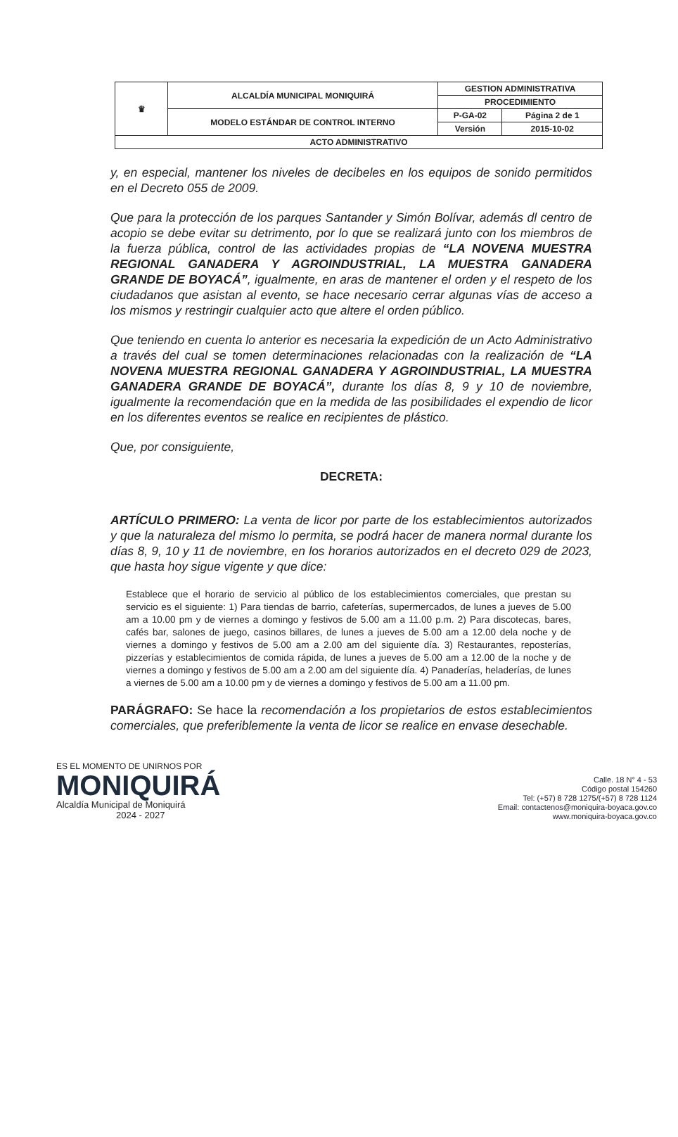| ♛ | ALCALDÍA MUNICIPAL MONIQUIRÁ | GESTION ADMINISTRATIVA | |
| | | PROCEDIMIENTO | |
| | MODELO ESTÁNDAR DE CONTROL INTERNO | P-GA-02 | Página 2 de 1 |
| | | Versión | 2015-10-02 |
| ACTO ADMINISTRATIVO | | | |
y, en especial, mantener los niveles de decibeles en los equipos de sonido permitidos en el Decreto 055 de 2009.
Que para la protección de los parques Santander y Simón Bolívar, además dl centro de acopio se debe evitar su detrimento, por lo que se realizará junto con los miembros de la fuerza pública, control de las actividades propias de “LA NOVENA MUESTRA REGIONAL GANADERA Y AGROINDUSTRIAL, LA MUESTRA GANADERA GRANDE DE BOYACÁ”, igualmente, en aras de mantener el orden y el respeto de los ciudadanos que asistan al evento, se hace necesario cerrar algunas vías de acceso a los mismos y restringir cualquier acto que altere el orden público.
Que teniendo en cuenta lo anterior es necesaria la expedición de un Acto Administrativo a través del cual se tomen determinaciones relacionadas con la realización de “LA NOVENA MUESTRA REGIONAL GANADERA Y AGROINDUSTRIAL, LA MUESTRA GANADERA GRANDE DE BOYACÁ”, durante los días 8, 9 y 10 de noviembre, igualmente la recomendación que en la medida de las posibilidades el expendio de licor en los diferentes eventos se realice en recipientes de plástico.
Que, por consiguiente,
DECRETA:
ARTÍCULO PRIMERO: La venta de licor por parte de los establecimientos autorizados y que la naturaleza del mismo lo permita, se podrá hacer de manera normal durante los días 8, 9, 10 y 11 de noviembre, en los horarios autorizados en el decreto 029 de 2023, que hasta hoy sigue vigente y que dice:
Establece que el horario de servicio al público de los establecimientos comerciales, que prestan su servicio es el siguiente: 1) Para tiendas de barrio, cafeterías, supermercados, de lunes a jueves de 5.00 am a 10.00 pm y de viernes a domingo y festivos de 5.00 am a 11.00 p.m. 2) Para discotecas, bares, cafés bar, salones de juego, casinos billares, de lunes a jueves de 5.00 am a 12.00 dela noche y de viernes a domingo y festivos de 5.00 am a 2.00 am del siguiente día. 3) Restaurantes, reposterías, pizzerías y establecimientos de comida rápida, de lunes a jueves de 5.00 am a 12.00 de la noche y de viernes a domingo y festivos de 5.00 am a 2.00 am del siguiente día. 4) Panaderías, heladerías, de lunes a viernes de 5.00 am a 10.00 pm y de viernes a domingo y festivos de 5.00 am a 11.00 pm.
PARÁGRAFO: Se hace la recomendación a los propietarios de estos establecimientos comerciales, que preferiblemente la venta de licor se realice en envase desechable.
ES EL MOMENTO DE UNIRNOS POR
MONIQUIRÁ
Alcaldía Municipal de Moniquirá
2024 - 2027
Calle. 18 N° 4 - 53
Código postal 154260
Tel: (+57) 8 728 1275/(+57) 8 728 1124
Email: contactenos@moniquira-boyaca.gov.co
www.moniquira-boyaca.gov.co